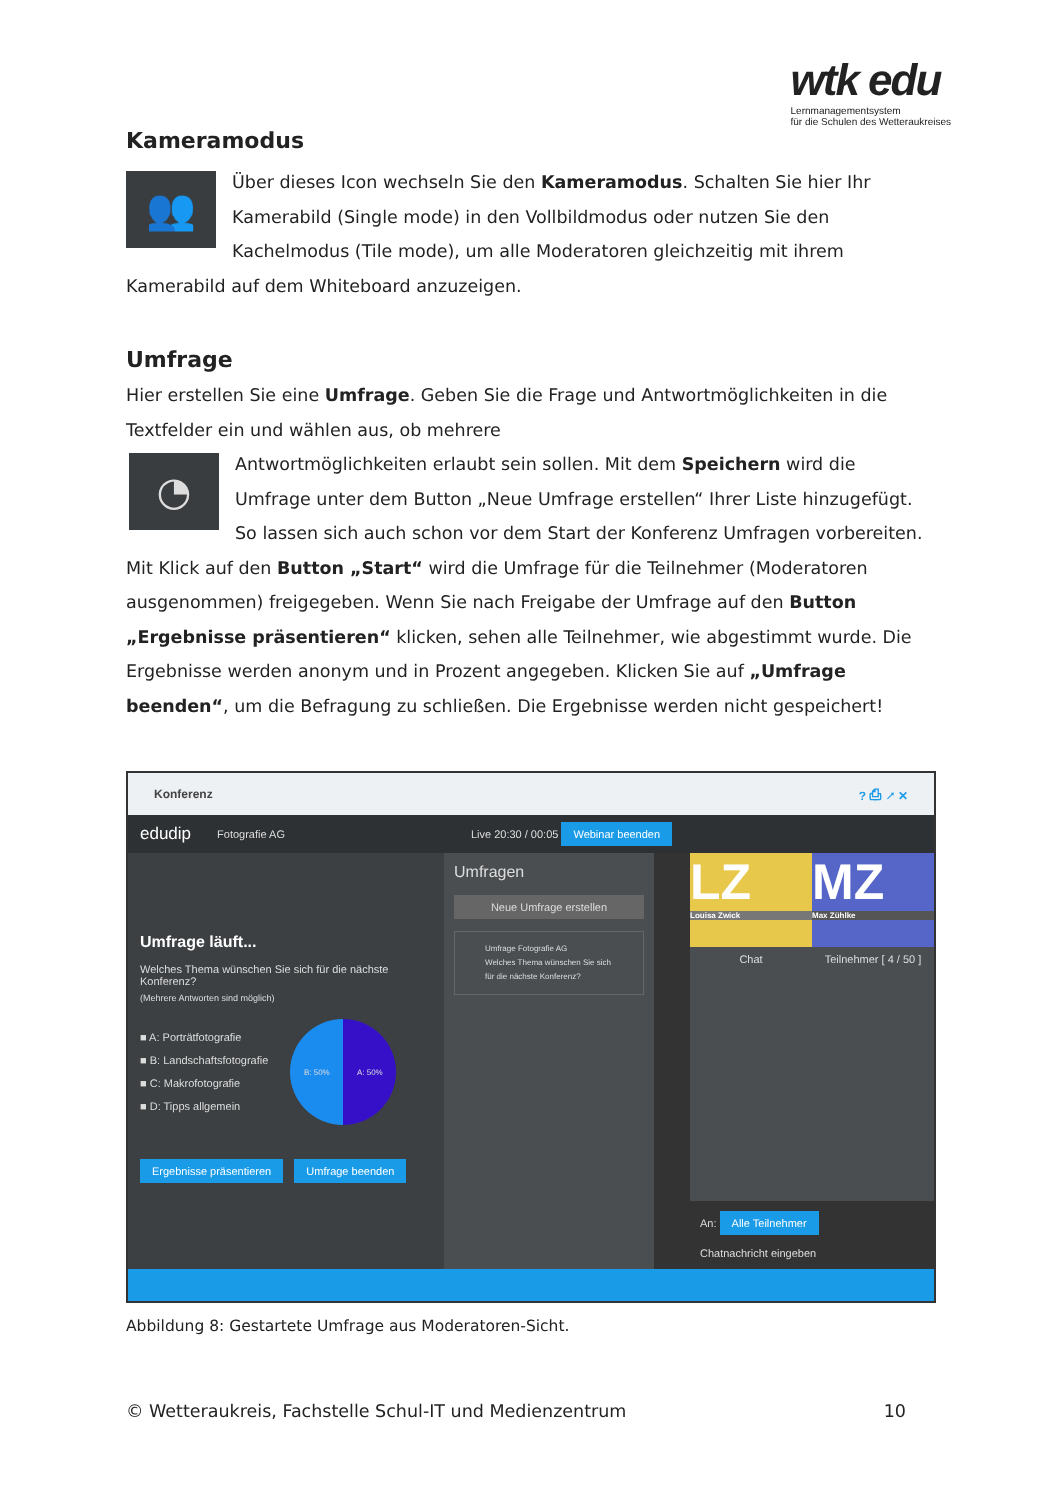wtk edu
Lernmanagementsystem
für die Schulen des Wetteraukreises
Kameramodus
👥
Über dieses Icon wechseln Sie den Kameramodus. Schalten Sie hier Ihr Kamerabild (Single mode) in den Vollbildmodus oder nutzen Sie den Kachelmodus (Tile mode), um alle Moderatoren gleichzeitig mit ihrem Kamerabild auf dem Whiteboard anzuzeigen.
Umfrage
Hier erstellen Sie eine Umfrage. Geben Sie die Frage und Antwortmöglichkeiten in die Textfelder ein und wählen aus, ob mehrere
◔
Antwortmöglichkeiten erlaubt sein sollen. Mit dem Speichern wird die Umfrage unter dem Button „Neue Umfrage erstellen“ Ihrer Liste hinzugefügt. So lassen sich auch schon vor dem Start der Konferenz Umfragen vorbereiten. Mit Klick auf den Button „Start“ wird die Umfrage für die Teilnehmer (Moderatoren ausgenommen) freigegeben. Wenn Sie nach Freigabe der Umfrage auf den Button „Ergebnisse präsentieren“ klicken, sehen alle Teilnehmer, wie abgestimmt wurde. Die Ergebnisse werden anonym und in Prozent angegeben. Klicken Sie auf „Umfrage beenden“, um die Befragung zu schließen. Die Ergebnisse werden nicht gespeichert!
Konferenz? ⎙ ↗ ✕
edudip Fotografie AG Live 20:30 / 00:05 Webinar beenden
Umfrage läuft...
Welches Thema wünschen Sie sich für die nächste Konferenz?
(Mehrere Antworten sind möglich)
■ A: Porträtfotografie
■ B: Landschaftsfotografie
■ C: Makrofotografie
■ D: Tipps allgemein
B: 50% A: 50%
Ergebnisse präsentieren Umfrage beenden
Umfragen
Neue Umfrage erstellen
Umfrage Fotografie AG
Welches Thema wünschen Sie sich für die nächste Konferenz?
LZ
Louisa Zwick
MZ
Max Zühlke
Chat Teilnehmer [ 4 / 50 ]
An: Alle Teilnehmer
Chatnachricht eingeben
Abbildung 8: Gestartete Umfrage aus Moderatoren-Sicht.
© Wetteraukreis, Fachstelle Schul-IT und Medienzentrum
10